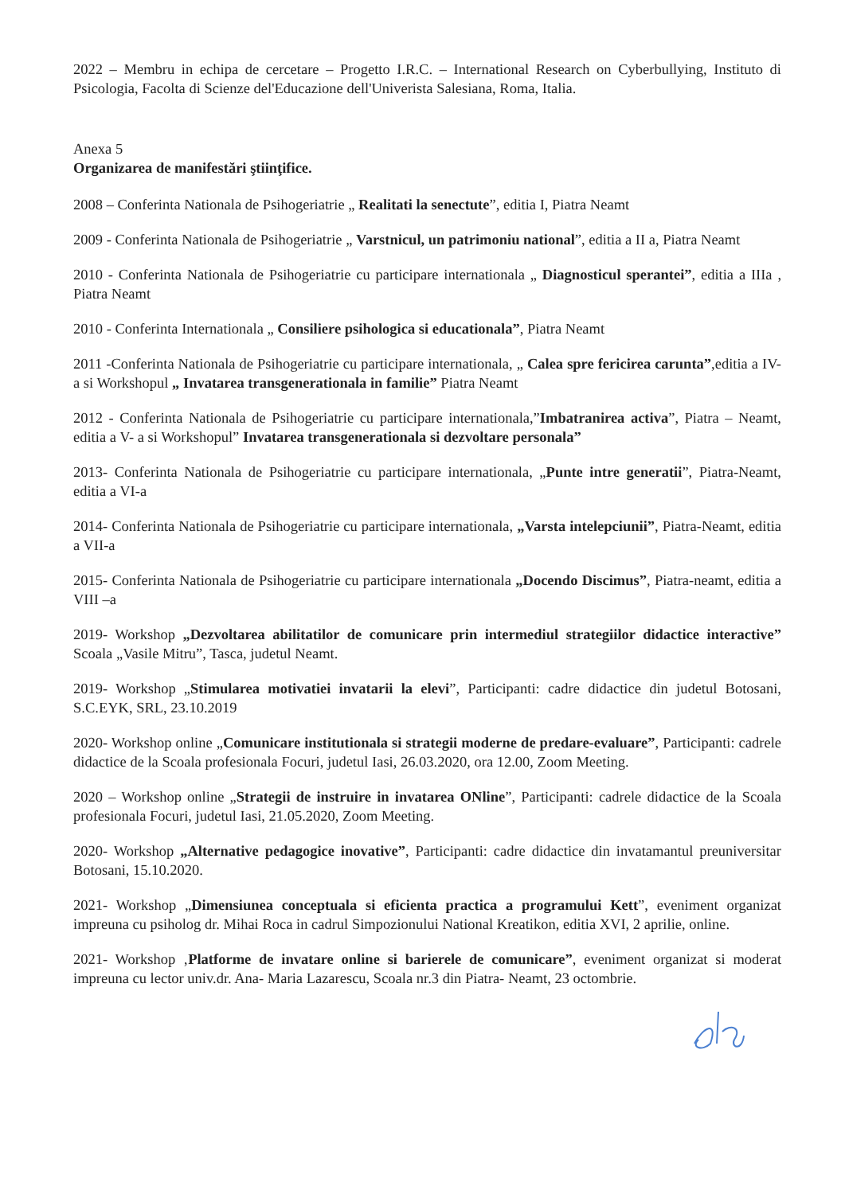2022 – Membru in echipa de cercetare – Progetto I.R.C. – International Research on Cyberbullying, Instituto di Psicologia, Facolta di Scienze del'Educazione dell'Univerista Salesiana, Roma, Italia.
Anexa 5
Organizarea de manifestări ştiinţifice.
2008 – Conferinta Nationala de Psihogeriatrie „ Realitati la senectute”, editia I, Piatra Neamt
2009 - Conferinta Nationala de Psihogeriatrie „ Varstnicul, un patrimoniu national”, editia a II a, Piatra Neamt
2010 - Conferinta Nationala de Psihogeriatrie cu participare internationala „ Diagnosticul sperantei”, editia a IIIa , Piatra Neamt
2010 - Conferinta Internationala „ Consiliere psihologica si educationala”, Piatra Neamt
2011 -Conferinta Nationala de Psihogeriatrie cu participare internationala, „ Calea spre fericirea carunta”,editia a IV- a si Workshopul „ Invatarea transgenerationala in familie” Piatra Neamt
2012 - Conferinta Nationala de Psihogeriatrie cu participare internationala,”Imbatranirea activa”, Piatra – Neamt, editia a V- a si Workshopul” Invatarea transgenerationala si dezvoltare personala”
2013- Conferinta Nationala de Psihogeriatrie cu participare internationala, „Punte intre generatii”, Piatra-Neamt, editia a VI-a
2014- Conferinta Nationala de Psihogeriatrie cu participare internationala, „Varsta intelepciunii”, Piatra-Neamt, editia a VII-a
2015- Conferinta Nationala de Psihogeriatrie cu participare internationala „Docendo Discimus”, Piatra-neamt, editia a VIII –a
2019- Workshop „Dezvoltarea abilitatilor de comunicare prin intermediul strategiilor didactice interactive” Scoala „Vasile Mitru”, Tasca, judetul Neamt.
2019- Workshop „Stimularea motivatiei invatarii la elevi”, Participanti: cadre didactice din judetul Botosani, S.C.EYK, SRL, 23.10.2019
2020- Workshop online „Comunicare institutionala si strategii moderne de predare-evaluare”, Participanti: cadrele didactice de la Scoala profesionala Focuri, judetul Iasi, 26.03.2020, ora 12.00, Zoom Meeting.
2020 – Workshop online „Strategii de instruire in invatarea ONline”, Participanti: cadrele didactice de la Scoala profesionala Focuri, judetul Iasi, 21.05.2020, Zoom Meeting.
2020- Workshop „Alternative pedagogice inovative”, Participanti: cadre didactice din invatamantul preuniversitar Botosani, 15.10.2020.
2021- Workshop „Dimensiunea conceptuala si eficienta practica a programului Kett”, eveniment organizat impreuna cu psiholog dr. Mihai Roca in cadrul Simpozionului National Kreatikon, editia XVI, 2 aprilie, online.
2021- Workshop ‚Platforme de invatare online si barierele de comunicare”, eveniment organizat si moderat impreuna cu lector univ.dr. Ana- Maria Lazarescu, Scoala nr.3 din Piatra- Neamt, 23 octombrie.